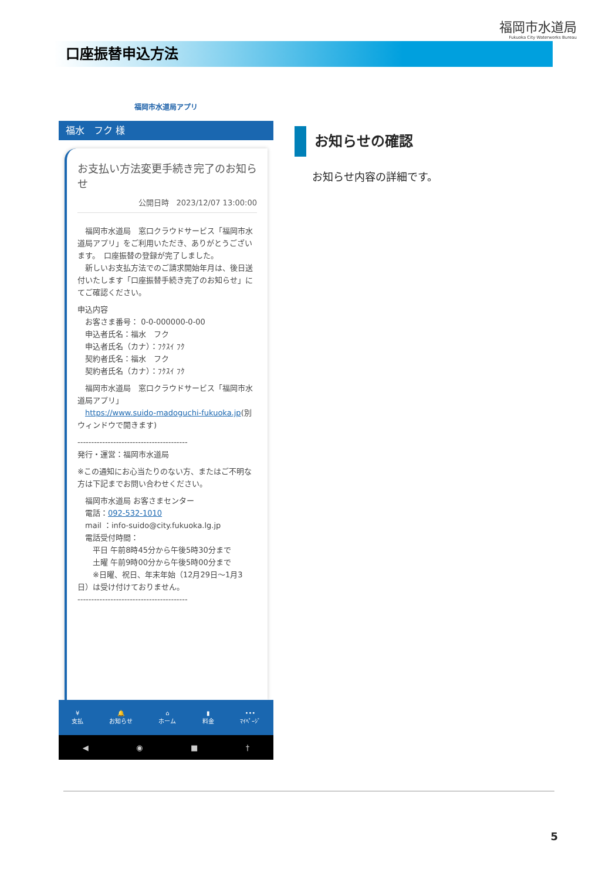福岡市水道局
Fukuoka City Waterworks Bureau
口座振替申込方法
福岡市水道局アプリ
福水　フク 様
お支払い方法変更手続き完了のお知らせ
公開日時　2023/12/07 13:00:00
　福岡市水道局　窓口クラウドサービス「福岡市水道局アプリ」をご利用いただき、ありがとうございます。　口座振替の登録が完了しました。
　新しいお支払方法でのご請求開始年月は、後日送付いたします「口座振替手続き完了のお知らせ」にてご確認ください。
申込内容
　お客さま番号： 0-0-000000-0-00
　申込者氏名：福水　フク
　申込者氏名（カナ）：ﾌｸｽｲ ﾌｸ
　契約者氏名：福水　フク
　契約者氏名（カナ）：ﾌｸｽｲ ﾌｸ
　福岡市水道局　窓口クラウドサービス「福岡市水道局アプリ」
　https://www.suido-madoguchi-fukuoka.jp(別ウィンドウで開きます)
----------------------------------------
発行・運営：福岡市水道局
※この通知にお心当たりのない方、またはご不明な方は下記までお問い合わせください。
　福岡市水道局 お客さまセンター
　電話：092-532-1010
　mail ：info-suido@city.fukuoka.lg.jp
　電話受付時間：
　　平日 午前8時45分から午後5時30分まで
　　土曜 午前9時00分から午後5時00分まで
　　※日曜、祝日、年末年始（12月29日～1月3日）は受け付けておりません。
----------------------------------------
¥
支払
🔔
お知らせ
⌂
ホーム
▮
料金
•••
ﾏｲﾍﾟｰｼﾞ
◀ ◉ ■ †
お知らせの確認
お知らせ内容の詳細です。
5